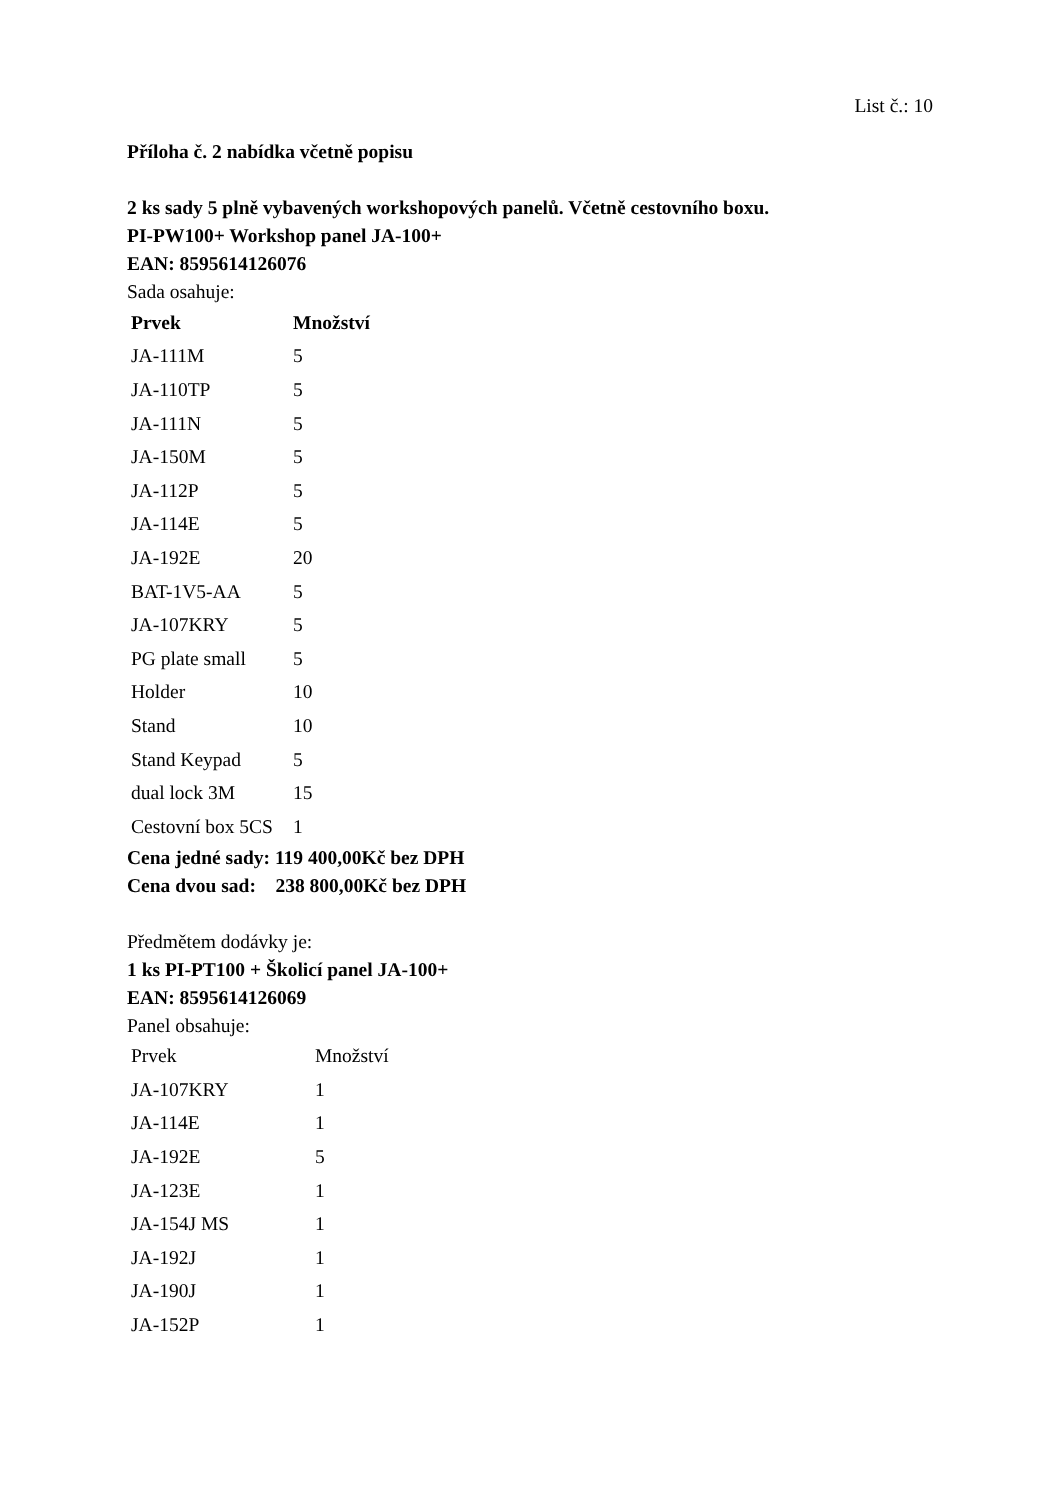List č.: 10
Příloha č. 2 nabídka včetně popisu
2 ks sady 5 plně vybavených workshopových panelů. Včetně cestovního boxu.
PI-PW100+ Workshop panel JA-100+
EAN: 8595614126076
Sada osahuje:
| Prvek | Množství |
| --- | --- |
| JA-111M | 5 |
| JA-110TP | 5 |
| JA-111N | 5 |
| JA-150M | 5 |
| JA-112P | 5 |
| JA-114E | 5 |
| JA-192E | 20 |
| BAT-1V5-AA | 5 |
| JA-107KRY | 5 |
| PG plate small | 5 |
| Holder | 10 |
| Stand | 10 |
| Stand Keypad | 5 |
| dual lock 3M | 15 |
| Cestovní box 5CS | 1 |
Cena jedné sady: 119 400,00Kč bez DPH
Cena dvou sad: 238 800,00Kč bez DPH
Předmětem dodávky je:
1 ks PI-PT100 + Školicí panel JA-100+
EAN: 8595614126069
Panel obsahuje:
| Prvek | Množství |
| --- | --- |
| JA-107KRY | 1 |
| JA-114E | 1 |
| JA-192E | 5 |
| JA-123E | 1 |
| JA-154J MS | 1 |
| JA-192J | 1 |
| JA-190J | 1 |
| JA-152P | 1 |